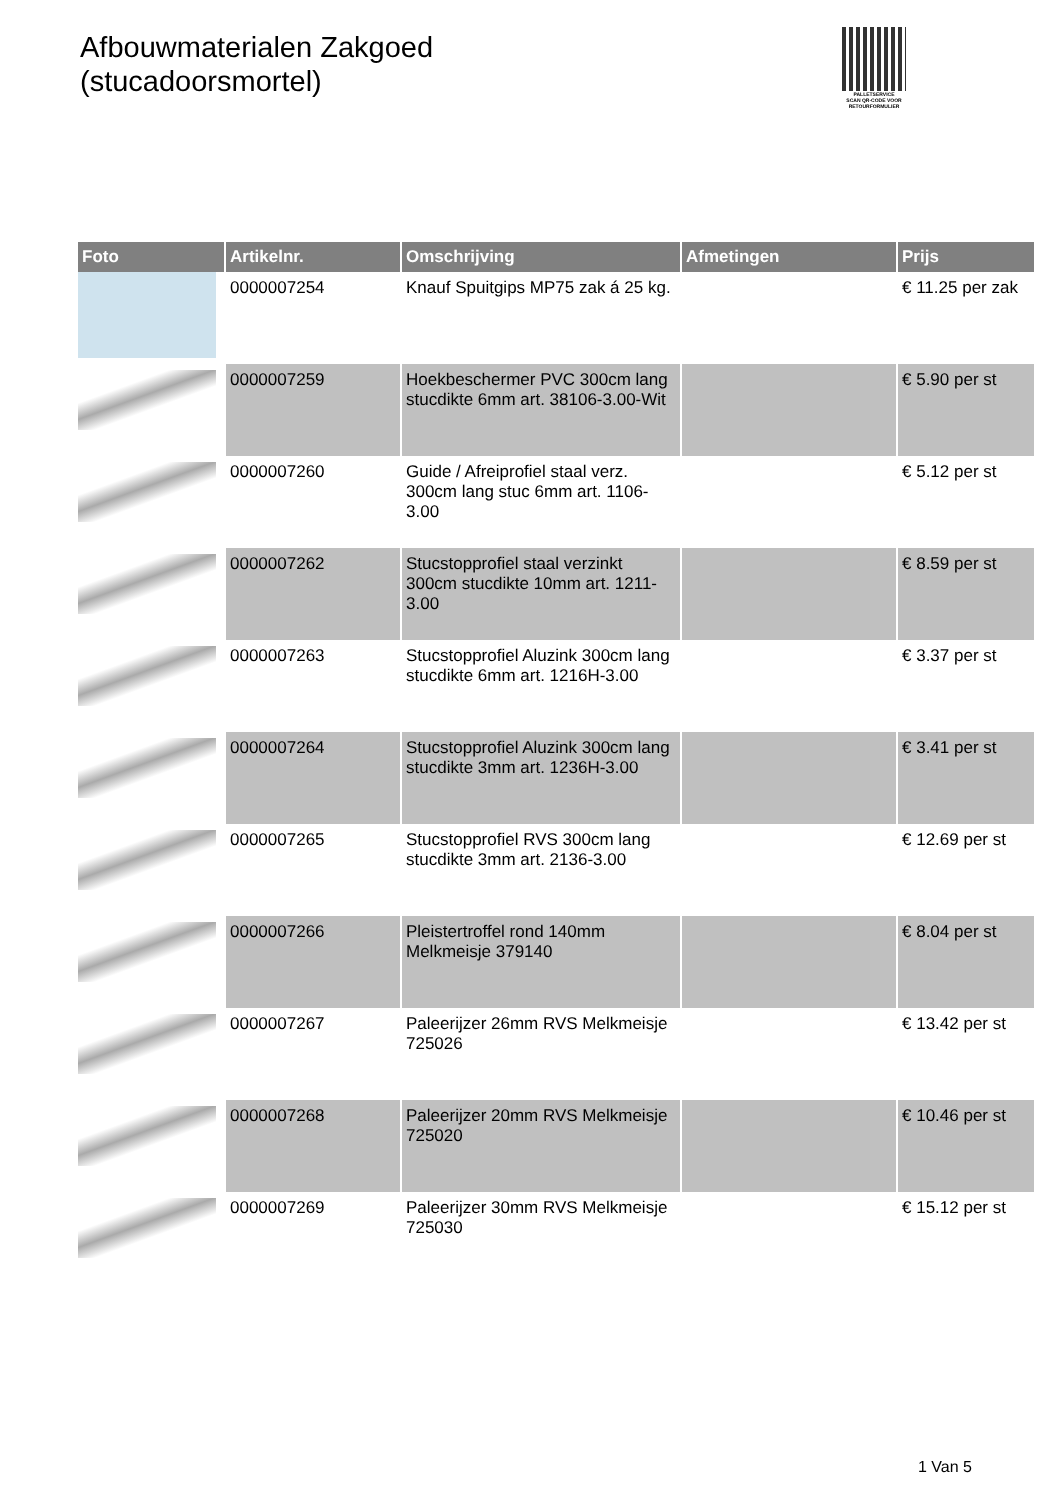Afbouwmaterialen Zakgoed
(stucadoorsmortel)
PALLETSERVICE
SCAN QR-CODE VOOR RETOURFORMULIER
| Foto | Artikelnr. | Omschrijving | Afmetingen | Prijs |
| --- | --- | --- | --- | --- |
| | 0000007254 | Knauf Spuitgips MP75 zak á 25 kg. | | € 11.25 per zak |
| | 0000007259 | Hoekbeschermer PVC 300cm lang stucdikte 6mm art. 38106-3.00-Wit | | € 5.90 per st |
| | 0000007260 | Guide / Afreiprofiel staal verz. 300cm lang stuc 6mm art. 1106-3.00 | | € 5.12 per st |
| | 0000007262 | Stucstopprofiel staal verzinkt 300cm stucdikte 10mm art. 1211-3.00 | | € 8.59 per st |
| | 0000007263 | Stucstopprofiel Aluzink 300cm lang stucdikte 6mm art. 1216H-3.00 | | € 3.37 per st |
| | 0000007264 | Stucstopprofiel Aluzink 300cm lang stucdikte 3mm art. 1236H-3.00 | | € 3.41 per st |
| | 0000007265 | Stucstopprofiel RVS 300cm lang stucdikte 3mm art. 2136-3.00 | | € 12.69 per st |
| | 0000007266 | Pleistertroffel rond 140mm Melkmeisje 379140 | | € 8.04 per st |
| | 0000007267 | Paleerijzer 26mm RVS Melkmeisje 725026 | | € 13.42 per st |
| | 0000007268 | Paleerijzer 20mm RVS Melkmeisje 725020 | | € 10.46 per st |
| | 0000007269 | Paleerijzer 30mm RVS Melkmeisje 725030 | | € 15.12 per st |
1 Van 5